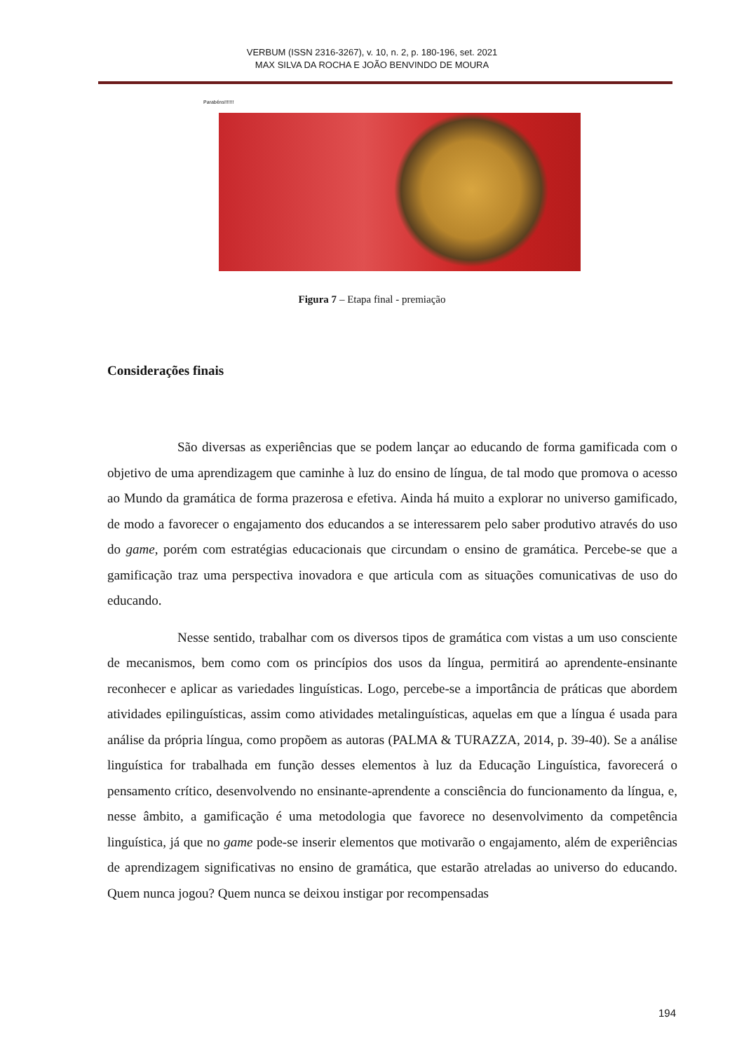VERBUM (ISSN 2316-3267), v. 10, n. 2, p. 180-196, set. 2021
MAX SILVA DA ROCHA E JOÃO BENVINDO DE MOURA
Parabéns!!!!!!!
Figura 7 – Etapa final - premiação
Considerações finais
São diversas as experiências que se podem lançar ao educando de forma gamificada com o objetivo de uma aprendizagem que caminhe à luz do ensino de língua, de tal modo que promova o acesso ao Mundo da gramática de forma prazerosa e efetiva. Ainda há muito a explorar no universo gamificado, de modo a favorecer o engajamento dos educandos a se interessarem pelo saber produtivo através do uso do game, porém com estratégias educacionais que circundam o ensino de gramática. Percebe-se que a gamificação traz uma perspectiva inovadora e que articula com as situações comunicativas de uso do educando.
Nesse sentido, trabalhar com os diversos tipos de gramática com vistas a um uso consciente de mecanismos, bem como com os princípios dos usos da língua, permitirá ao aprendente-ensinante reconhecer e aplicar as variedades linguísticas. Logo, percebe-se a importância de práticas que abordem atividades epilinguísticas, assim como atividades metalinguísticas, aquelas em que a língua é usada para análise da própria língua, como propõem as autoras (PALMA & TURAZZA, 2014, p. 39-40). Se a análise linguística for trabalhada em função desses elementos à luz da Educação Linguística, favorecerá o pensamento crítico, desenvolvendo no ensinante-aprendente a consciência do funcionamento da língua, e, nesse âmbito, a gamificação é uma metodologia que favorece no desenvolvimento da competência linguística, já que no game pode-se inserir elementos que motivarão o engajamento, além de experiências de aprendizagem significativas no ensino de gramática, que estarão atreladas ao universo do educando. Quem nunca jogou? Quem nunca se deixou instigar por recompensadas
194